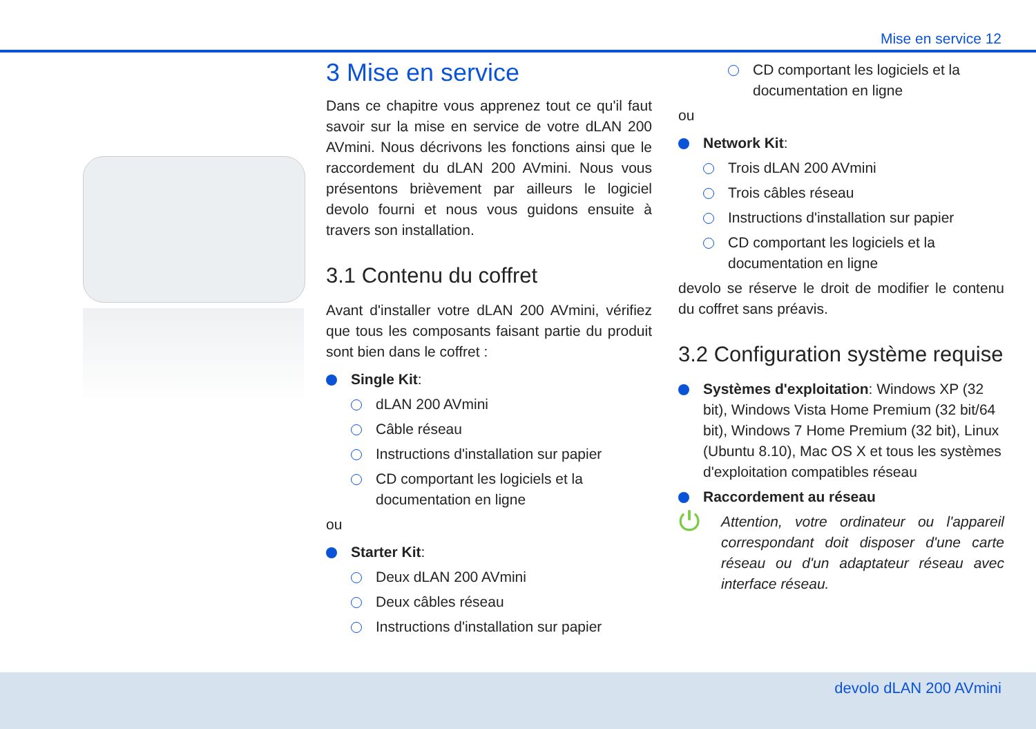Mise en service 12
3 Mise en service
Dans ce chapitre vous apprenez tout ce qu'il faut savoir sur la mise en service de votre dLAN 200 AVmini. Nous décrivons les fonctions ainsi que le raccordement du dLAN 200 AVmini. Nous vous présentons brièvement par ailleurs le logiciel devolo fourni et nous vous guidons ensuite à travers son installation.
3.1 Contenu du coffret
Avant d'installer votre dLAN 200 AVmini, vérifiez que tous les composants faisant partie du produit sont bien dans le coffret :
Single Kit:
dLAN 200 AVmini
Câble réseau
Instructions d'installation sur papier
CD comportant les logiciels et la documentation en ligne
ou
Starter Kit:
Deux dLAN 200 AVmini
Deux câbles réseau
Instructions d'installation sur papier
CD comportant les logiciels et la documentation en ligne
ou
Network Kit:
Trois dLAN 200 AVmini
Trois câbles réseau
Instructions d'installation sur papier
CD comportant les logiciels et la documentation en ligne
devolo se réserve le droit de modifier le contenu du coffret sans préavis.
3.2 Configuration système requise
Systèmes d'exploitation: Windows XP (32 bit), Windows Vista Home Premium (32 bit/64 bit), Windows 7 Home Premium (32 bit), Linux (Ubuntu 8.10), Mac OS X et tous les systèmes d'exploitation compatibles réseau
Raccordement au réseau
⏻
Attention, votre ordinateur ou l'appareil correspondant doit disposer d'une carte réseau ou d'un adaptateur réseau avec interface réseau.
devolo dLAN 200 AVmini